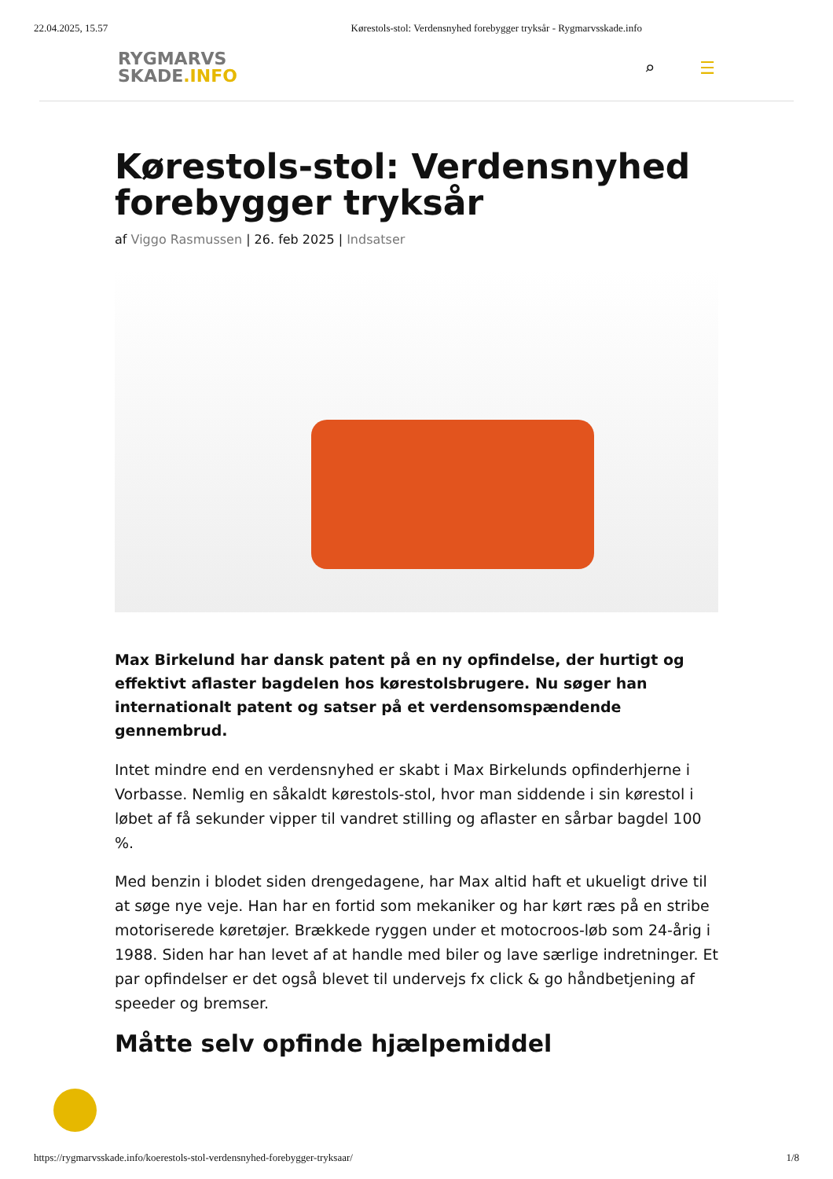22.04.2025, 15.57 Kørestols-stol: Verdensnyhed forebygger tryksår - Rygmarvsskade.info
RYGMARVS
SKADE.INFO
⌕ ☰
Kørestols-stol: Verdensnyhed forebygger tryksår
af Viggo Rasmussen | 26. feb 2025 | Indsatser
Max Birkelund har dansk patent på en ny opfindelse, der hurtigt og effektivt aflaster bagdelen hos kørestolsbrugere. Nu søger han internationalt patent og satser på et verdensomspændende gennembrud.
Intet mindre end en verdensnyhed er skabt i Max Birkelunds opfinderhjerne i Vorbasse. Nemlig en såkaldt kørestols-stol, hvor man siddende i sin kørestol i løbet af få sekunder vipper til vandret stilling og aflaster en sårbar bagdel 100 %.
Med benzin i blodet siden drengedagene, har Max altid haft et ukueligt drive til at søge nye veje. Han har en fortid som mekaniker og har kørt ræs på en stribe motoriserede køretøjer. Brækkede ryggen under et motocroos-løb som 24-årig i 1988. Siden har han levet af at handle med biler og lave særlige indretninger. Et par opfindelser er det også blevet til undervejs fx click & go håndbetjening af speeder og bremser.
Måtte selv opfinde hjælpemiddel
https://rygmarvsskade.info/koerestols-stol-verdensnyhed-forebygger-tryksaar/ 1/8